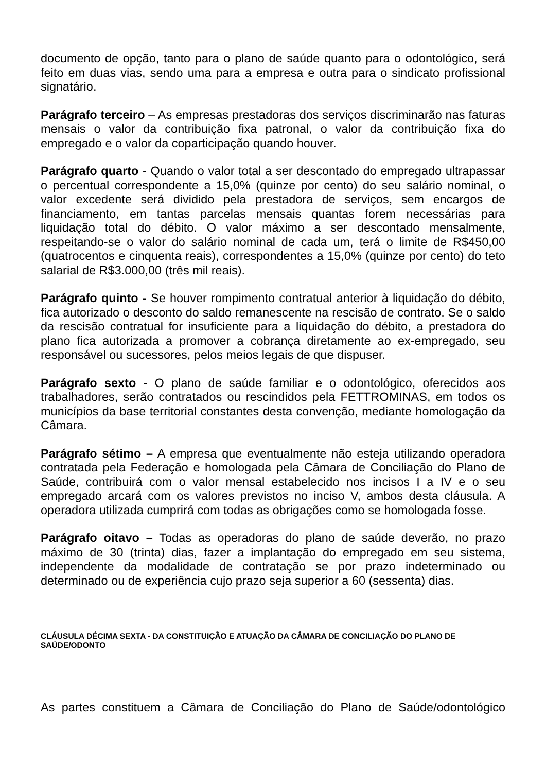documento de opção, tanto para o plano de saúde quanto para o odontológico, será feito em duas vias, sendo uma para a empresa e outra para o sindicato profissional signatário.
Parágrafo terceiro – As empresas prestadoras dos serviços discriminarão nas faturas mensais o valor da contribuição fixa patronal, o valor da contribuição fixa do empregado e o valor da coparticipação quando houver.
Parágrafo quarto - Quando o valor total a ser descontado do empregado ultrapassar o percentual correspondente a 15,0% (quinze por cento) do seu salário nominal, o valor excedente será dividido pela prestadora de serviços, sem encargos de financiamento, em tantas parcelas mensais quantas forem necessárias para liquidação total do débito. O valor máximo a ser descontado mensalmente, respeitando-se o valor do salário nominal de cada um, terá o limite de R$450,00 (quatrocentos e cinquenta reais), correspondentes a 15,0% (quinze por cento) do teto salarial de R$3.000,00 (três mil reais).
Parágrafo quinto - Se houver rompimento contratual anterior à liquidação do débito, fica autorizado o desconto do saldo remanescente na rescisão de contrato. Se o saldo da rescisão contratual for insuficiente para a liquidação do débito, a prestadora do plano fica autorizada a promover a cobrança diretamente ao ex-empregado, seu responsável ou sucessores, pelos meios legais de que dispuser.
Parágrafo sexto - O plano de saúde familiar e o odontológico, oferecidos aos trabalhadores, serão contratados ou rescindidos pela FETTROMINAS, em todos os municípios da base territorial constantes desta convenção, mediante homologação da Câmara.
Parágrafo sétimo – A empresa que eventualmente não esteja utilizando operadora contratada pela Federação e homologada pela Câmara de Conciliação do Plano de Saúde, contribuirá com o valor mensal estabelecido nos incisos I a IV e o seu empregado arcará com os valores previstos no inciso V, ambos desta cláusula. A operadora utilizada cumprirá com todas as obrigações como se homologada fosse.
Parágrafo oitavo – Todas as operadoras do plano de saúde deverão, no prazo máximo de 30 (trinta) dias, fazer a implantação do empregado em seu sistema, independente da modalidade de contratação se por prazo indeterminado ou determinado ou de experiência cujo prazo seja superior a 60 (sessenta) dias.
CLÁUSULA DÉCIMA SEXTA - DA CONSTITUIÇÃO E ATUAÇÃO DA CÂMARA DE CONCILIAÇÃO DO PLANO DE SAÚDE/ODONTO
As partes constituem a Câmara de Conciliação do Plano de Saúde/odontológico